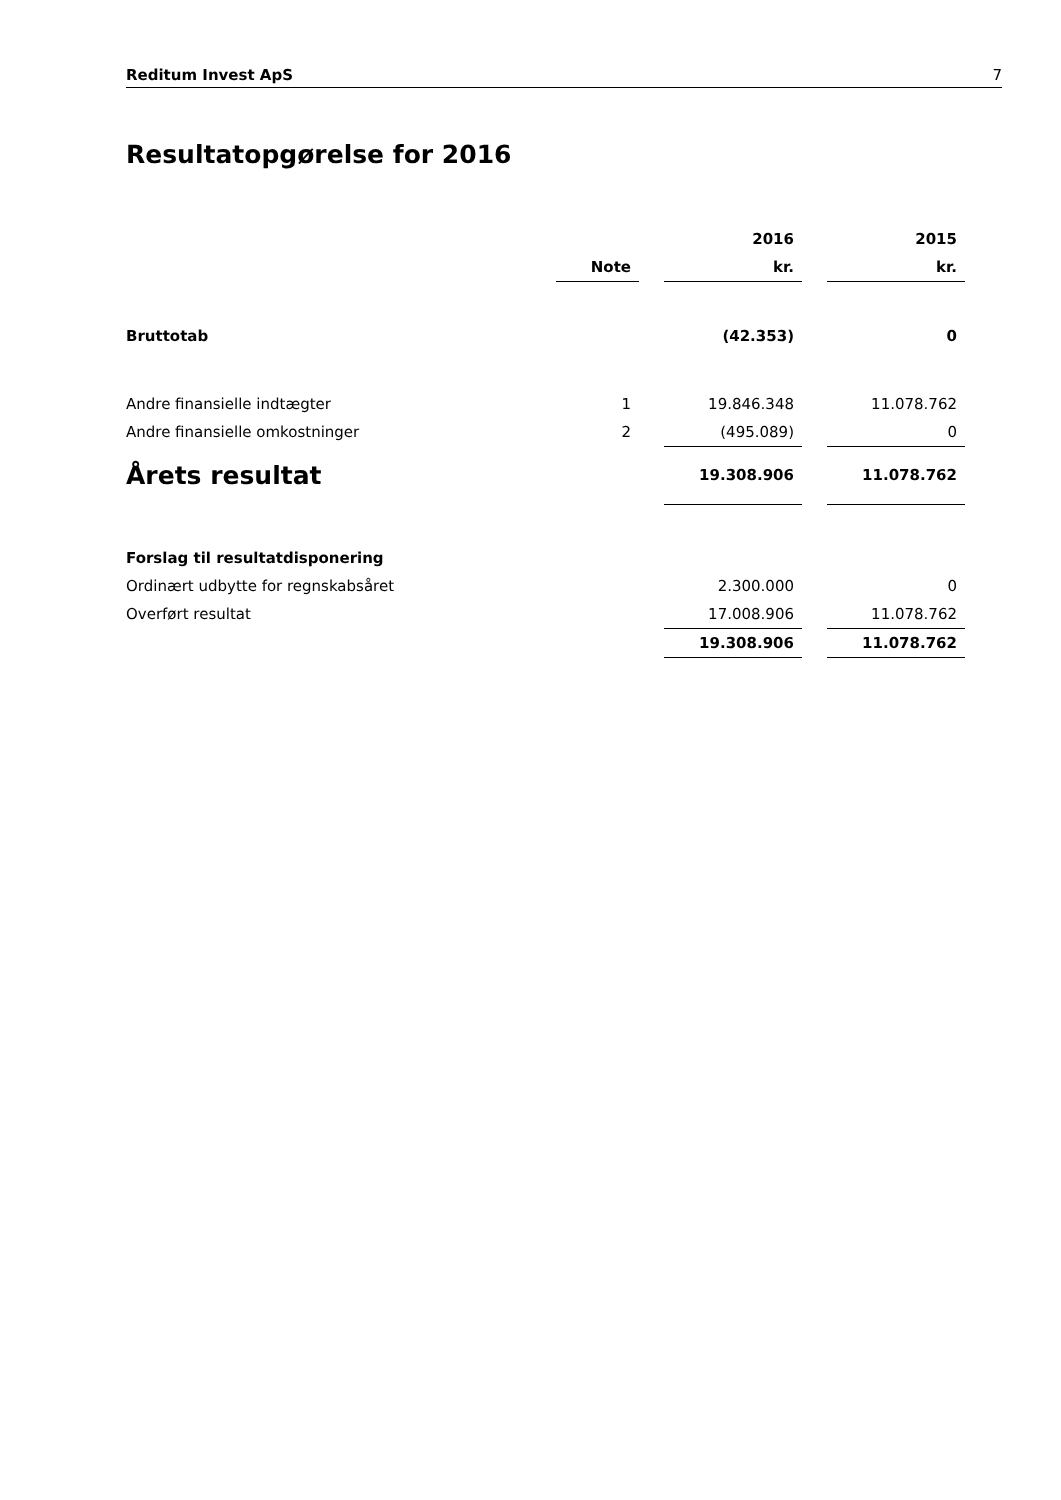Reditum Invest ApS 7
Resultatopgørelse for 2016
| | | | 2016 | | 2015 |
| | Note | | kr. | | kr. |
| Bruttotab | | | (42.353) | | 0 |
| Andre finansielle indtægter | 1 | | 19.846.348 | | 11.078.762 |
| Andre finansielle omkostninger | 2 | | (495.089) | | 0 |
| Årets resultat | | | 19.308.906 | | 11.078.762 |
| Forslag til resultatdisponering | | | | | |
| Ordinært udbytte for regnskabsåret | | | 2.300.000 | | 0 |
| Overført resultat | | | 17.008.906 | | 11.078.762 |
| | | | 19.308.906 | | 11.078.762 |